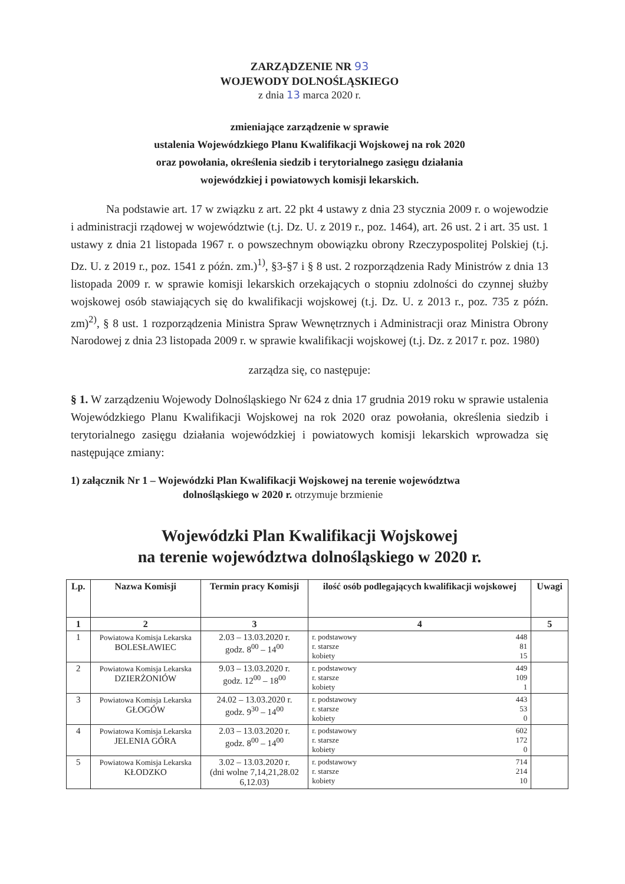ZARZĄDZENIE NR 93
WOJEWODY DOLNOŚLĄSKIEGO
z dnia 13 marca 2020 r.
zmieniające zarządzenie w sprawie
ustalenia Wojewódzkiego Planu Kwalifikacji Wojskowej na rok 2020
oraz powołania, określenia siedzib i terytorialnego zasięgu działania
wojewódzkiej i powiatowych komisji lekarskich.
Na podstawie art. 17 w związku z art. 22 pkt 4 ustawy z dnia 23 stycznia 2009 r. o wojewodzie i administracji rządowej w województwie (t.j. Dz. U. z 2019 r., poz. 1464), art. 26 ust. 2 i art. 35 ust. 1 ustawy z dnia 21 listopada 1967 r. o powszechnym obowiązku obrony Rzeczypospolitej Polskiej (t.j. Dz. U. z 2019 r., poz. 1541 z późn. zm.)<sup>1)</sup>, §3-§7 i § 8 ust. 2 rozporządzenia Rady Ministrów z dnia 13 listopada 2009 r. w sprawie komisji lekarskich orzekających o stopniu zdolności do czynnej służby wojskowej osób stawiających się do kwalifikacji wojskowej (t.j. Dz. U. z 2013 r., poz. 735 z późn. zm)<sup>2)</sup>, § 8 ust. 1 rozporządzenia Ministra Spraw Wewnętrznych i Administracji oraz Ministra Obrony Narodowej z dnia 23 listopada 2009 r. w sprawie kwalifikacji wojskowej (t.j. Dz. z 2017 r. poz. 1980)
zarządza się, co następuje:
§ 1. W zarządzeniu Wojewody Dolnośląskiego Nr 624 z dnia 17 grudnia 2019 roku w sprawie ustalenia Wojewódzkiego Planu Kwalifikacji Wojskowej na rok 2020 oraz powołania, określenia siedzib i terytorialnego zasięgu działania wojewódzkiej i powiatowych komisji lekarskich wprowadza się następujące zmiany:
1) załącznik Nr 1 – Wojewódzki Plan Kwalifikacji Wojskowej na terenie województwa
dolnośląskiego w 2020 r. otrzymuje brzmienie
Wojewódzki Plan Kwalifikacji Wojskowej
na terenie województwa dolnośląskiego w 2020 r.
| Lp. | Nazwa Komisji | Termin pracy Komisji | ilość osób podlegających kwalifikacji wojskowej | Uwagi |
| --- | --- | --- | --- | --- |
| 1 | 2 | 3 | 4 | 5 |
| 1 | Powiatowa Komisja Lekarska BOLESŁAWIEC | 2.03 – 13.03.2020 r. godz. 8<sup>00</sup> – 14<sup>00</sup> | r. podstawowy 448 r. starsze 81 kobiety 15 | |
| 2 | Powiatowa Komisja Lekarska DZIERŻONIÓW | 9.03 – 13.03.2020 r. godz. 12<sup>00</sup> – 18<sup>00</sup> | r. podstawowy 449 r. starsze 109 kobiety 1 | |
| 3 | Powiatowa Komisja Lekarska GŁOGÓW | 24.02 – 13.03.2020 r. godz. 9<sup>30</sup> – 14<sup>00</sup> | r. podstawowy 443 r. starsze 53 kobiety 0 | |
| 4 | Powiatowa Komisja Lekarska JELENIA GÓRA | 2.03 – 13.03.2020 r. godz. 8<sup>00</sup> – 14<sup>00</sup> | r. podstawowy 602 r. starsze 172 kobiety 0 | |
| 5 | Powiatowa Komisja Lekarska KŁODZKO | 3.02 – 13.03.2020 r. (dni wolne 7,14,21,28.02 6,12.03) | r. podstawowy 714 r. starsze 214 kobiety 10 | |